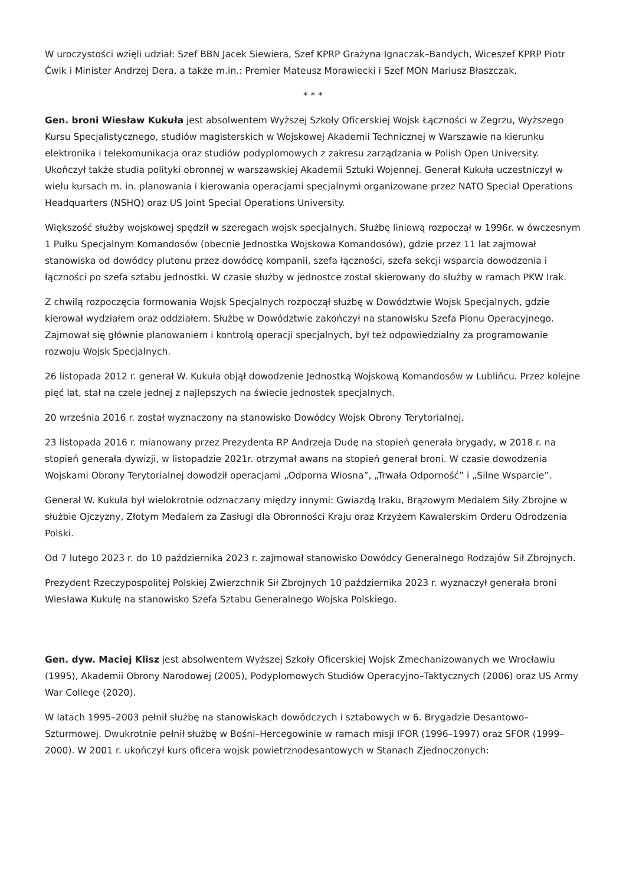W uroczystości wzięli udział: Szef BBN Jacek Siewiera, Szef KPRP Grażyna Ignaczak–Bandych, Wiceszef KPRP Piotr Ćwik i Minister Andrzej Dera, a także m.in.: Premier Mateusz Morawiecki i Szef MON Mariusz Błaszczak.
* * *
Gen. broni Wiesław Kukuła jest absolwentem Wyższej Szkoły Oficerskiej Wojsk Łączności w Zegrzu, Wyższego Kursu Specjalistycznego, studiów magisterskich w Wojskowej Akademii Technicznej w Warszawie na kierunku elektronika i telekomunikacja oraz studiów podyplomowych z zakresu zarządzania w Polish Open University. Ukończył także studia polityki obronnej w warszawskiej Akademii Sztuki Wojennej. Generał Kukuła uczestniczył w wielu kursach m. in. planowania i kierowania operacjami specjalnymi organizowane przez NATO Special Operations Headquarters (NSHQ) oraz US Joint Special Operations University.
Większość służby wojskowej spędził w szeregach wojsk specjalnych. Służbę liniową rozpoczął w 1996r. w ówczesnym 1 Pułku Specjalnym Komandosów (obecnie Jednostka Wojskowa Komandosów), gdzie przez 11 lat zajmował stanowiska od dowódcy plutonu przez dowódcę kompanii, szefa łączności, szefa sekcji wsparcia dowodzenia i łączności po szefa sztabu jednostki. W czasie służby w jednostce został skierowany do służby w ramach PKW Irak.
Z chwilą rozpoczęcia formowania Wojsk Specjalnych rozpoczął służbę w Dowództwie Wojsk Specjalnych, gdzie kierował wydziałem oraz oddziałem. Służbę w Dowództwie zakończył na stanowisku Szefa Pionu Operacyjnego. Zajmował się głównie planowaniem i kontrolą operacji specjalnych, był też odpowiedzialny za programowanie rozwoju Wojsk Specjalnych.
26 listopada 2012 r. generał W. Kukuła objął dowodzenie Jednostką Wojskową Komandosów w Lublińcu. Przez kolejne pięć lat, stał na czele jednej z najlepszych na świecie jednostek specjalnych.
20 września 2016 r. został wyznaczony na stanowisko Dowódcy Wojsk Obrony Terytorialnej.
23 listopada 2016 r. mianowany przez Prezydenta RP Andrzeja Dudę na stopień generała brygady, w 2018 r. na stopień generała dywizji, w listopadzie 2021r. otrzymał awans na stopień generał broni. W czasie dowodzenia Wojskami Obrony Terytorialnej dowodził operacjami „Odporna Wiosna”, „Trwała Odporność” i „Silne Wsparcie”.
Generał W. Kukuła był wielokrotnie odznaczany między innymi: Gwiazdą Iraku, Brązowym Medalem Siły Zbrojne w służbie Ojczyzny, Złotym Medalem za Zasługi dla Obronności Kraju oraz Krzyżem Kawalerskim Orderu Odrodzenia Polski.
Od 7 lutego 2023 r. do 10 października 2023 r. zajmował stanowisko Dowódcy Generalnego Rodzajów Sił Zbrojnych.
Prezydent Rzeczypospolitej Polskiej Zwierzchnik Sił Zbrojnych 10 października 2023 r. wyznaczył generała broni Wiesława Kukułę na stanowisko Szefa Sztabu Generalnego Wojska Polskiego.
Gen. dyw. Maciej Klisz jest absolwentem Wyższej Szkoły Oficerskiej Wojsk Zmechanizowanych we Wrocławiu (1995), Akademii Obrony Narodowej (2005), Podyplomowych Studiów Operacyjno–Taktycznych (2006) oraz US Army War College (2020).
W latach 1995–2003 pełnił służbę na stanowiskach dowódczych i sztabowych w 6. Brygadzie Desantowo–Szturmowej. Dwukrotnie pełnił służbę w Bośni–Hercegowinie w ramach misji IFOR (1996–1997) oraz SFOR (1999–2000). W 2001 r. ukończył kurs oficera wojsk powietrznodesantowych w Stanach Zjednoczonych: